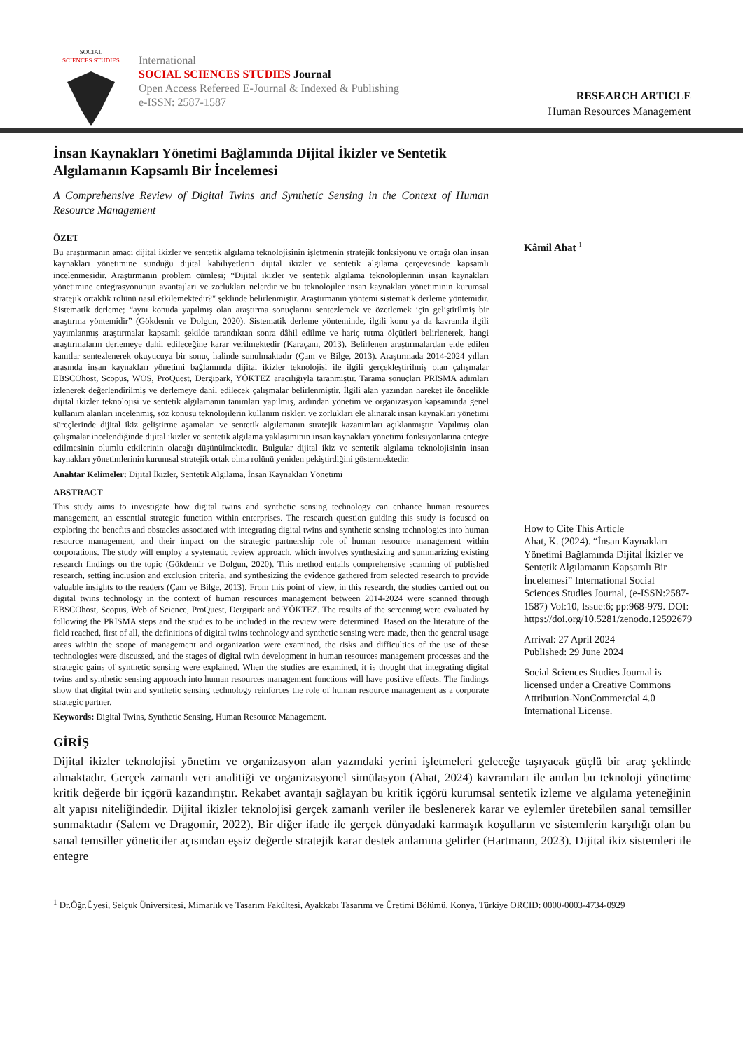SOCIAL
SCIENCES STUDIES
International
SOCIAL SCIENCES STUDIES Journal
Open Access Refereed E-Journal & Indexed & Publishing
e-ISSN: 2587-1587
RESEARCH ARTICLE
Human Resources Management
İnsan Kaynakları Yönetimi Bağlamında Dijital İkizler ve Sentetik Algılamanın Kapsamlı Bir İncelemesi
A Comprehensive Review of Digital Twins and Synthetic Sensing in the Context of Human Resource Management
ÖZET
Bu araştırmanın amacı dijital ikizler ve sentetik algılama teknolojisinin işletmenin stratejik fonksiyonu ve ortağı olan insan kaynakları yönetimine sunduğu dijital kabiliyetlerin dijital ikizler ve sentetik algılama çerçevesinde kapsamlı incelenmesidir. Araştırmanın problem cümlesi; “Dijital ikizler ve sentetik algılama teknolojilerinin insan kaynakları yönetimine entegrasyonunun avantajları ve zorlukları nelerdir ve bu teknolojiler insan kaynakları yönetiminin kurumsal stratejik ortaklık rolünü nasıl etkilemektedir?" şeklinde belirlenmiştir. Araştırmanın yöntemi sistematik derleme yöntemidir. Sistematik derleme; “aynı konuda yapılmış olan araştırma sonuçlarını sentezlemek ve özetlemek için geliştirilmiş bir araştırma yöntemidir” (Gökdemir ve Dolgun, 2020). Sistematik derleme yönteminde, ilgili konu ya da kavramla ilgili yayımlanmış araştırmalar kapsamlı şekilde tarandıktan sonra dâhil edilme ve hariç tutma ölçütleri belirlenerek, hangi araştırmaların derlemeye dahil edileceğine karar verilmektedir (Karaçam, 2013). Belirlenen araştırmalardan elde edilen kanıtlar sentezlenerek okuyucuya bir sonuç halinde sunulmaktadır (Çam ve Bilge, 2013). Araştırmada 2014-2024 yılları arasında insan kaynakları yönetimi bağlamında dijital ikizler teknolojisi ile ilgili gerçekleştirilmiş olan çalışmalar EBSCOhost, Scopus, WOS, ProQuest, Dergipark, YÖKTEZ aracılığıyla taranmıştır. Tarama sonuçları PRISMA adımları izlenerek değerlendirilmiş ve derlemeye dahil edilecek çalışmalar belirlenmiştir. İlgili alan yazından hareket ile öncelikle dijital ikizler teknolojisi ve sentetik algılamanın tanımları yapılmış, ardından yönetim ve organizasyon kapsamında genel kullanım alanları incelenmiş, söz konusu teknolojilerin kullanım riskleri ve zorlukları ele alınarak insan kaynakları yönetimi süreçlerinde dijital ikiz geliştirme aşamaları ve sentetik algılamanın stratejik kazanımları açıklanmıştır. Yapılmış olan çalışmalar incelendiğinde dijital ikizler ve sentetik algılama yaklaşımının insan kaynakları yönetimi fonksiyonlarına entegre edilmesinin olumlu etkilerinin olacağı düşünülmektedir. Bulgular dijital ikiz ve sentetik algılama teknolojisinin insan kaynakları yönetimlerinin kurumsal stratejik ortak olma rolünü yeniden pekiştirdiğini göstermektedir.
Anahtar Kelimeler: Dijital İkizler, Sentetik Algılama, İnsan Kaynakları Yönetimi
ABSTRACT
This study aims to investigate how digital twins and synthetic sensing technology can enhance human resources management, an essential strategic function within enterprises. The research question guiding this study is focused on exploring the benefits and obstacles associated with integrating digital twins and synthetic sensing technologies into human resource management, and their impact on the strategic partnership role of human resource management within corporations. The study will employ a systematic review approach, which involves synthesizing and summarizing existing research findings on the topic (Gökdemir ve Dolgun, 2020). This method entails comprehensive scanning of published research, setting inclusion and exclusion criteria, and synthesizing the evidence gathered from selected research to provide valuable insights to the readers (Çam ve Bilge, 2013). From this point of view, in this research, the studies carried out on digital twins technology in the context of human resources management between 2014-2024 were scanned through EBSCOhost, Scopus, Web of Science, ProQuest, Dergipark and YÖKTEZ. The results of the screening were evaluated by following the PRISMA steps and the studies to be included in the review were determined. Based on the literature of the field reached, first of all, the definitions of digital twins technology and synthetic sensing were made, then the general usage areas within the scope of management and organization were examined, the risks and difficulties of the use of these technologies were discussed, and the stages of digital twin development in human resources management processes and the strategic gains of synthetic sensing were explained. When the studies are examined, it is thought that integrating digital twins and synthetic sensing approach into human resources management functions will have positive effects. The findings show that digital twin and synthetic sensing technology reinforces the role of human resource management as a corporate strategic partner.
Keywords: Digital Twins, Synthetic Sensing, Human Resource Management.
Kâmil Ahat <sup>1</sup>
How to Cite This Article
Ahat, K. (2024). “İnsan Kaynakları Yönetimi Bağlamında Dijital İkizler ve Sentetik Algılamanın Kapsamlı Bir İncelemesi” International Social Sciences Studies Journal, (e-ISSN:2587-1587) Vol:10, Issue:6; pp:968-979. DOI: https://doi.org/10.5281/zenodo.12592679
Arrival: 27 April 2024
Published: 29 June 2024
Social Sciences Studies Journal is licensed under a Creative Commons Attribution-NonCommercial 4.0 International License.
GİRİŞ
Dijital ikizler teknolojisi yönetim ve organizasyon alan yazındaki yerini işletmeleri geleceğe taşıyacak güçlü bir araç şeklinde almaktadır. Gerçek zamanlı veri analitiği ve organizasyonel simülasyon (Ahat, 2024) kavramları ile anılan bu teknoloji yönetime kritik değerde bir içgörü kazandırıştır. Rekabet avantajı sağlayan bu kritik içgörü kurumsal sentetik izleme ve algılama yeteneğinin alt yapısı niteliğindedir. Dijital ikizler teknolojisi gerçek zamanlı veriler ile beslenerek karar ve eylemler üretebilen sanal temsiller sunmaktadır (Salem ve Dragomir, 2022). Bir diğer ifade ile gerçek dünyadaki karmaşık koşulların ve sistemlerin karşılığı olan bu sanal temsiller yöneticiler açısından eşsiz değerde stratejik karar destek anlamına gelirler (Hartmann, 2023). Dijital ikiz sistemleri ile entegre
<sup>1</sup> Dr.Öğr.Üyesi, Selçuk Üniversitesi, Mimarlık ve Tasarım Fakültesi, Ayakkabı Tasarımı ve Üretimi Bölümü, Konya, Türkiye ORCID: 0000-0003-4734-0929